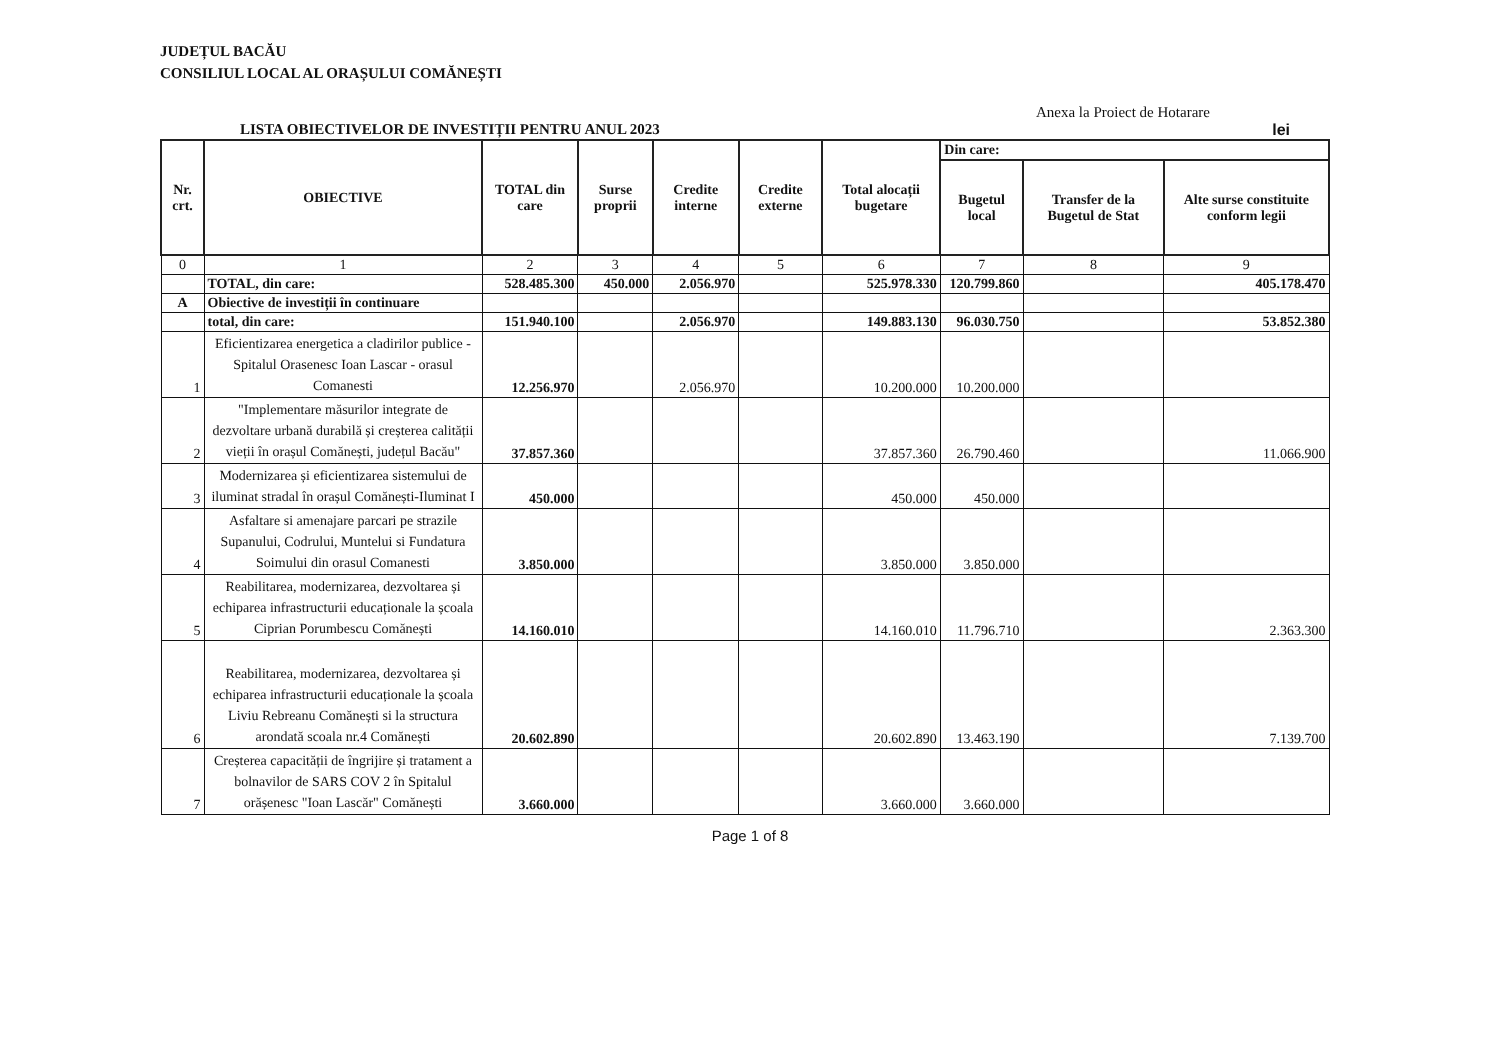JUDEȚUL BACĂU
CONSILIUL LOCAL AL ORAȘULUI COMĂNEȘTI
Anexa la Proiect de Hotarare
LISTA OBIECTIVELOR DE INVESTIȚII PENTRU ANUL 2023 lei
| Nr. crt. | OBIECTIVE | TOTAL din care | Surse proprii | Credite interne | Credite externe | Total alocații bugetare | Din care: | | |
| --- | --- | --- | --- | --- | --- | --- | --- | --- | --- |
| | | | | | | | Bugetul local | Transfer de la Bugetul de Stat | Alte surse constituite conform legii |
| 0 | 1 | 2 | 3 | 4 | 5 | 6 | 7 | 8 | 9 |
| | TOTAL, din care: | 528.485.300 | 450.000 | 2.056.970 | | 525.978.330 | 120.799.860 | | 405.178.470 |
| A | Obiective de investiții în continuare | | | | | | | | |
| | total, din care: | 151.940.100 | | 2.056.970 | | 149.883.130 | 96.030.750 | | 53.852.380 |
| 1 | Eficientizarea energetica a cladirilor publice - Spitalul Orasenesc Ioan Lascar - orasul Comanesti | 12.256.970 | | 2.056.970 | | 10.200.000 | 10.200.000 | | |
| 2 | "Implementare măsurilor integrate de dezvoltare urbană durabilă și creșterea calității vieții în orașul Comănești, județul Bacău" | 37.857.360 | | | | 37.857.360 | 26.790.460 | | 11.066.900 |
| 3 | Modernizarea și eficientizarea sistemului de iluminat stradal în orașul Comănești-Iluminat I | 450.000 | | | | 450.000 | 450.000 | | |
| 4 | Asfaltare si amenajare parcari pe strazile Supanului, Codrului, Muntelui si Fundatura Soimului din orasul Comanesti | 3.850.000 | | | | 3.850.000 | 3.850.000 | | |
| 5 | Reabilitarea, modernizarea, dezvoltarea și echiparea infrastructurii educaționale la școala Ciprian Porumbescu Comănești | 14.160.010 | | | | 14.160.010 | 11.796.710 | | 2.363.300 |
| 6 | Reabilitarea, modernizarea, dezvoltarea și echiparea infrastructurii educaționale la școala Liviu Rebreanu Comănești si la structura arondată scoala nr.4 Comănești | 20.602.890 | | | | 20.602.890 | 13.463.190 | | 7.139.700 |
| 7 | Creșterea capacității de îngrijire și tratament a bolnavilor de SARS COV 2 în Spitalul orășenesc "Ioan Lascăr" Comănești | 3.660.000 | | | | 3.660.000 | 3.660.000 | | |
Page 1 of 8